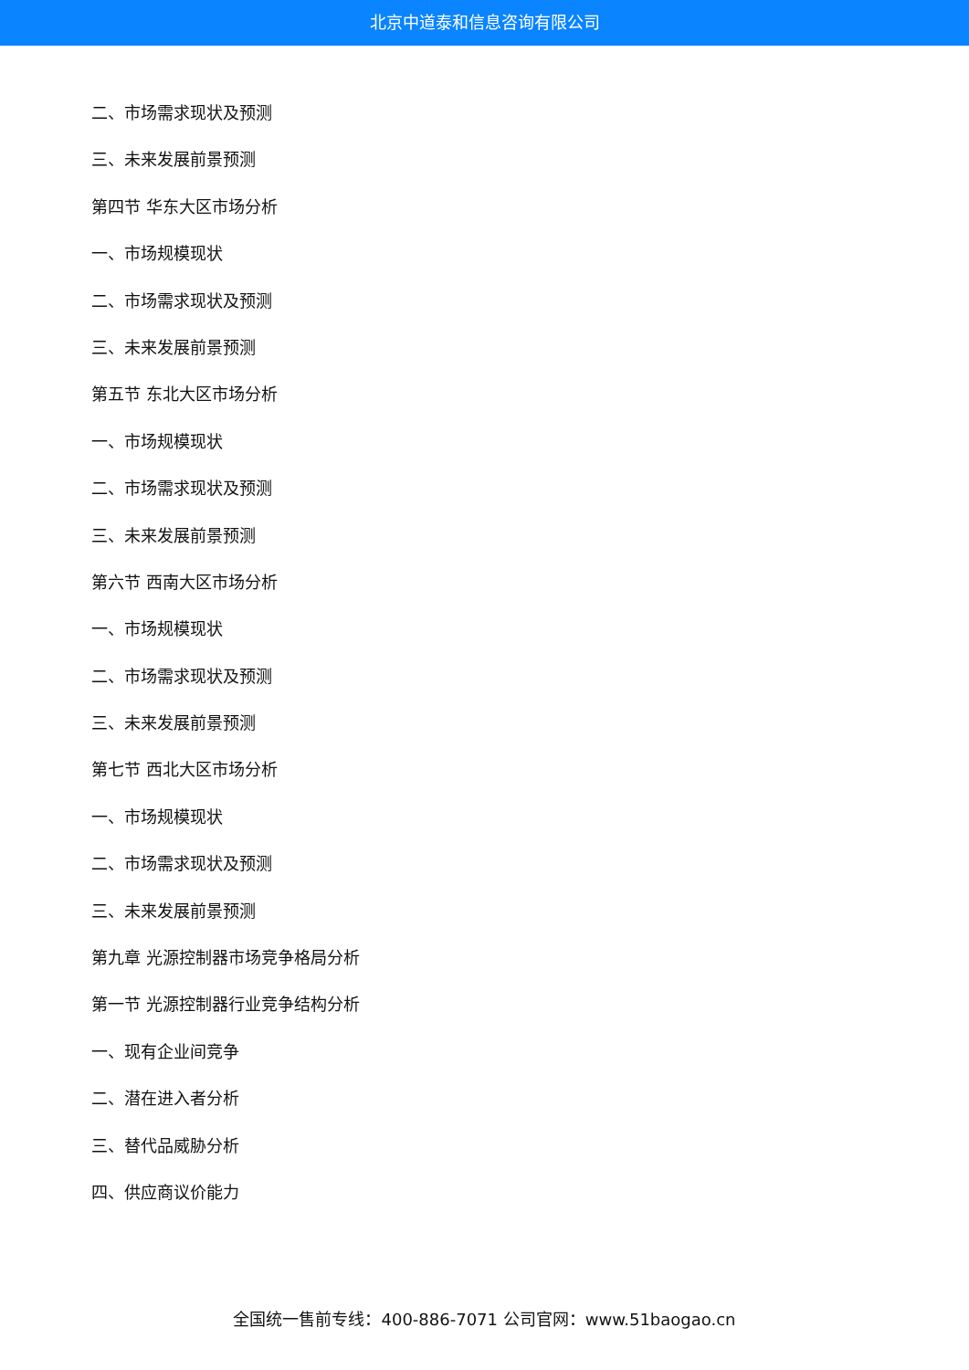北京中道泰和信息咨询有限公司
二、市场需求现状及预测
三、未来发展前景预测
第四节 华东大区市场分析
一、市场规模现状
二、市场需求现状及预测
三、未来发展前景预测
第五节 东北大区市场分析
一、市场规模现状
二、市场需求现状及预测
三、未来发展前景预测
第六节 西南大区市场分析
一、市场规模现状
二、市场需求现状及预测
三、未来发展前景预测
第七节 西北大区市场分析
一、市场规模现状
二、市场需求现状及预测
三、未来发展前景预测
第九章 光源控制器市场竞争格局分析
第一节 光源控制器行业竞争结构分析
一、现有企业间竞争
二、潜在进入者分析
三、替代品威胁分析
四、供应商议价能力
全国统一售前专线：400-886-7071 公司官网：www.51baogao.cn